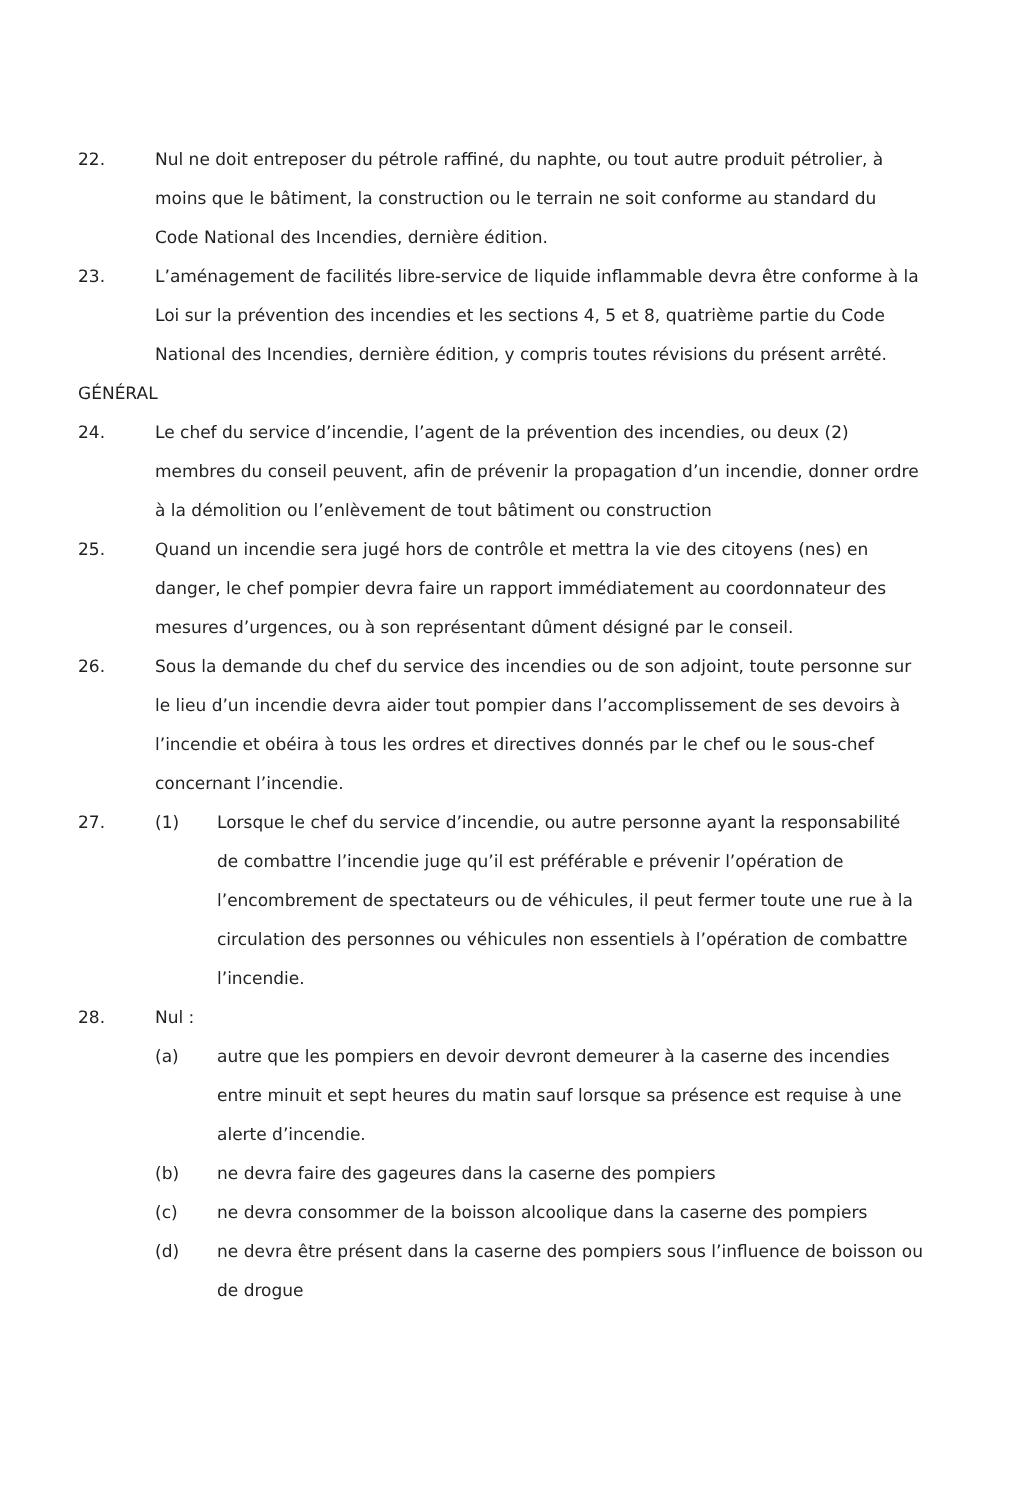22. Nul ne doit entreposer du pétrole raffiné, du naphte, ou tout autre produit pétrolier, à moins que le bâtiment, la construction ou le terrain ne soit conforme au standard du Code National des Incendies, dernière édition.
23. L’aménagement de facilités libre-service de liquide inflammable devra être conforme à la Loi sur la prévention des incendies et les sections 4, 5 et 8, quatrième partie du Code National des Incendies, dernière édition, y compris toutes révisions du présent arrêté.
GÉNÉRAL
24. Le chef du service d’incendie, l’agent de la prévention des incendies, ou deux (2) membres du conseil peuvent, afin de prévenir la propagation d’un incendie, donner ordre à la démolition ou l’enlèvement de tout bâtiment ou construction
25. Quand un incendie sera jugé hors de contrôle et mettra la vie des citoyens (nes) en danger, le chef pompier devra faire un rapport immédiatement au coordonnateur des mesures d’urgences, ou à son représentant dûment désigné par le conseil.
26. Sous la demande du chef du service des incendies ou de son adjoint, toute personne sur le lieu d’un incendie devra aider tout pompier dans l’accomplissement de ses devoirs à l’incendie et obéira à tous les ordres et directives donnés par le chef ou le sous-chef concernant l’incendie.
27. (1) Lorsque le chef du service d’incendie, ou autre personne ayant la responsabilité de combattre l’incendie juge qu’il est préférable e prévenir l’opération de l’encombrement de spectateurs ou de véhicules, il peut fermer toute une rue à la circulation des personnes ou véhicules non essentiels à l’opération de combattre l’incendie.
28. Nul :
(a) autre que les pompiers en devoir devront demeurer à la caserne des incendies entre minuit et sept heures du matin sauf lorsque sa présence est requise à une alerte d’incendie.
(b) ne devra faire des gageures dans la caserne des pompiers
(c) ne devra consommer de la boisson alcoolique dans la caserne des pompiers
(d) ne devra être présent dans la caserne des pompiers sous l’influence de boisson ou de drogue